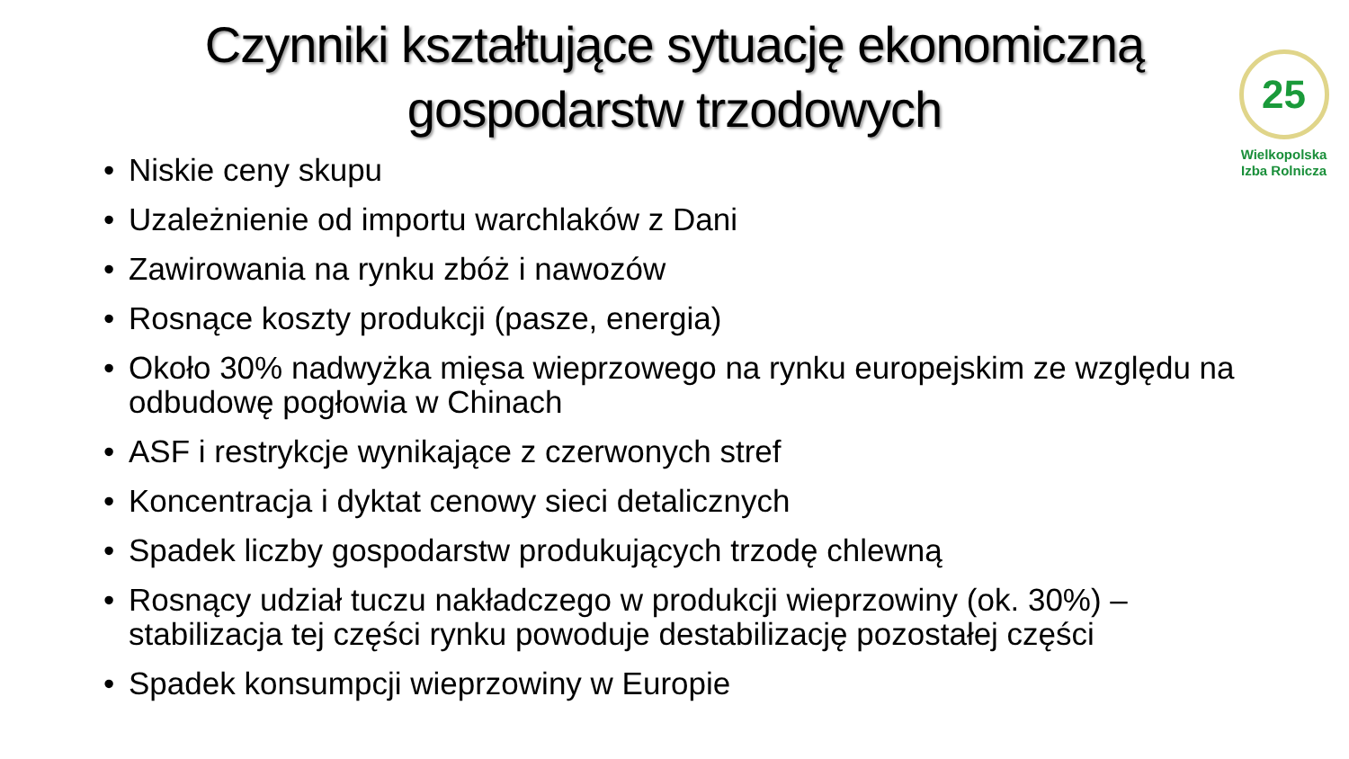25
Wielkopolska
Izba Rolnicza
Czynniki kształtujące sytuację ekonomiczną
gospodarstw trzodowych
• Niskie ceny skupu
• Uzależnienie od importu warchlaków z Dani
• Zawirowania na rynku zbóż i nawozów
• Rosnące koszty produkcji (pasze, energia)
• Około 30% nadwyżka mięsa wieprzowego na rynku europejskim ze względu na odbudowę pogłowia w Chinach
• ASF i restrykcje wynikające z czerwonych stref
• Koncentracja i dyktat cenowy sieci detalicznych
• Spadek liczby gospodarstw produkujących trzodę chlewną
• Rosnący udział tuczu nakładczego w produkcji wieprzowiny (ok. 30%) – stabilizacja tej części rynku powoduje destabilizację pozostałej części
• Spadek konsumpcji wieprzowiny w Europie